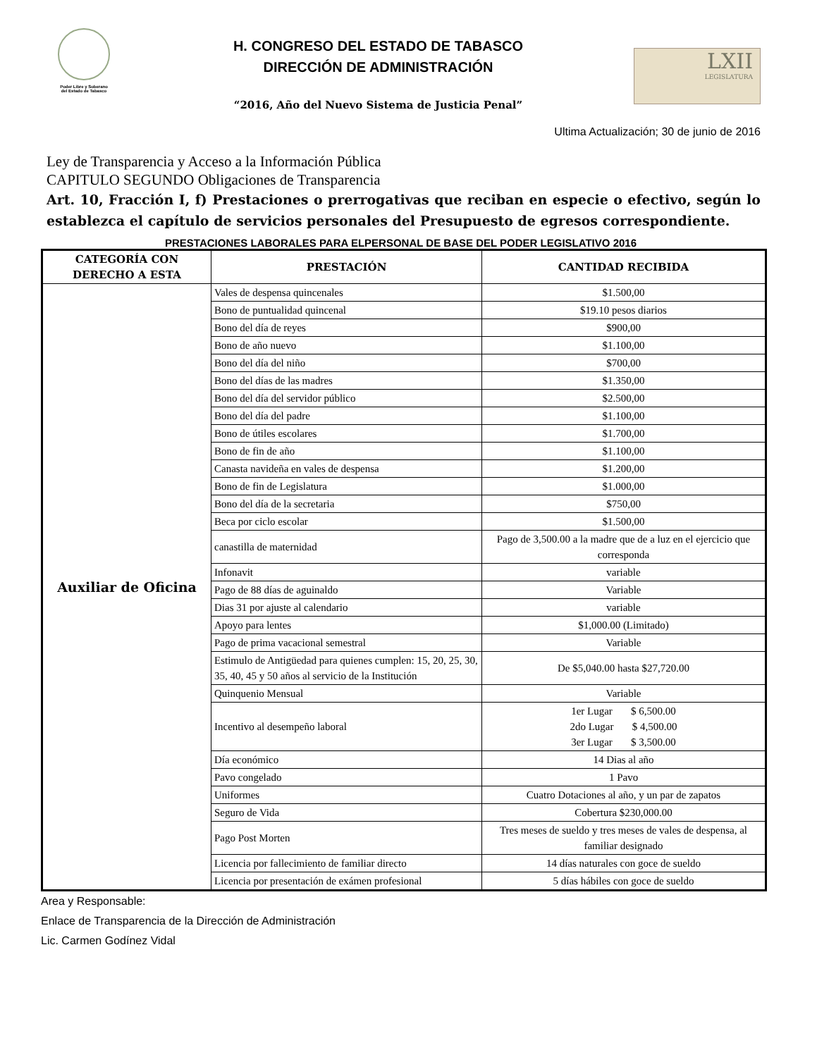Poder Libre y Soberano
del Estado de Tabasco
H. CONGRESO DEL ESTADO DE TABASCO
DIRECCIÓN DE ADMINISTRACIÓN
“2016, Año del Nuevo Sistema de Justicia Penal”
LXII
LEGISLATURA
Ultima Actualización; 30 de junio de 2016
Ley de Transparencia y Acceso a la Información Pública
CAPITULO SEGUNDO Obligaciones de Transparencia
Art. 10, Fracción I, f) Prestaciones o prerrogativas que reciban en especie o efectivo, según lo establezca el capítulo de servicios personales del Presupuesto de egresos correspondiente.
PRESTACIONES LABORALES PARA ELPERSONAL DE BASE DEL PODER LEGISLATIVO 2016
| CATEGORÍA CON DERECHO A ESTA | PRESTACIÓN | CANTIDAD RECIBIDA |
| --- | --- | --- |
| Auxiliar de Oficina | Vales de despensa quincenales | $1.500,00 |
| | Bono de puntualidad quincenal | $19.10 pesos diarios |
| | Bono del día de reyes | $900,00 |
| | Bono de año nuevo | $1.100,00 |
| | Bono del día del niño | $700,00 |
| | Bono del días de las madres | $1.350,00 |
| | Bono del día del servidor público | $2.500,00 |
| | Bono del día del padre | $1.100,00 |
| | Bono de útiles escolares | $1.700,00 |
| | Bono de fin de año | $1.100,00 |
| | Canasta navideña en vales de despensa | $1.200,00 |
| | Bono de fin de Legislatura | $1.000,00 |
| | Bono del día de la secretaria | $750,00 |
| | Beca por ciclo escolar | $1.500,00 |
| | canastilla de maternidad | Pago de 3,500.00 a la madre que de a luz en el ejercicio que corresponda |
| | Infonavit | variable |
| | Pago de 88 días de aguinaldo | Variable |
| | Dias 31 por ajuste al calendario | variable |
| | Apoyo para lentes | $1,000.00 (Limitado) |
| | Pago de prima vacacional semestral | Variable |
| | Estimulo de Antigüedad para quienes cumplen: 15, 20, 25, 30, 35, 40, 45 y 50 años al servicio de la Institución | De $5,040.00 hasta $27,720.00 |
| | Quinquenio Mensual | Variable |
| | Incentivo al desempeño laboral | 1er Lugar $ 6,500.00 2do Lugar $ 4,500.00 3er Lugar $ 3,500.00 |
| | Día económico | 14 Dias al año |
| | Pavo congelado | 1 Pavo |
| | Uniformes | Cuatro Dotaciones al año, y un par de zapatos |
| | Seguro de Vida | Cobertura $230,000.00 |
| | Pago Post Morten | Tres meses de sueldo y tres meses de vales de despensa, al familiar designado |
| | Licencia por fallecimiento de familiar directo | 14 días naturales con goce de sueldo |
| | Licencia por presentación de exámen profesional | 5 días hábiles con goce de sueldo |
Area y Responsable:
Enlace de Transparencia de la Dirección de Administración
Lic. Carmen Godínez Vidal